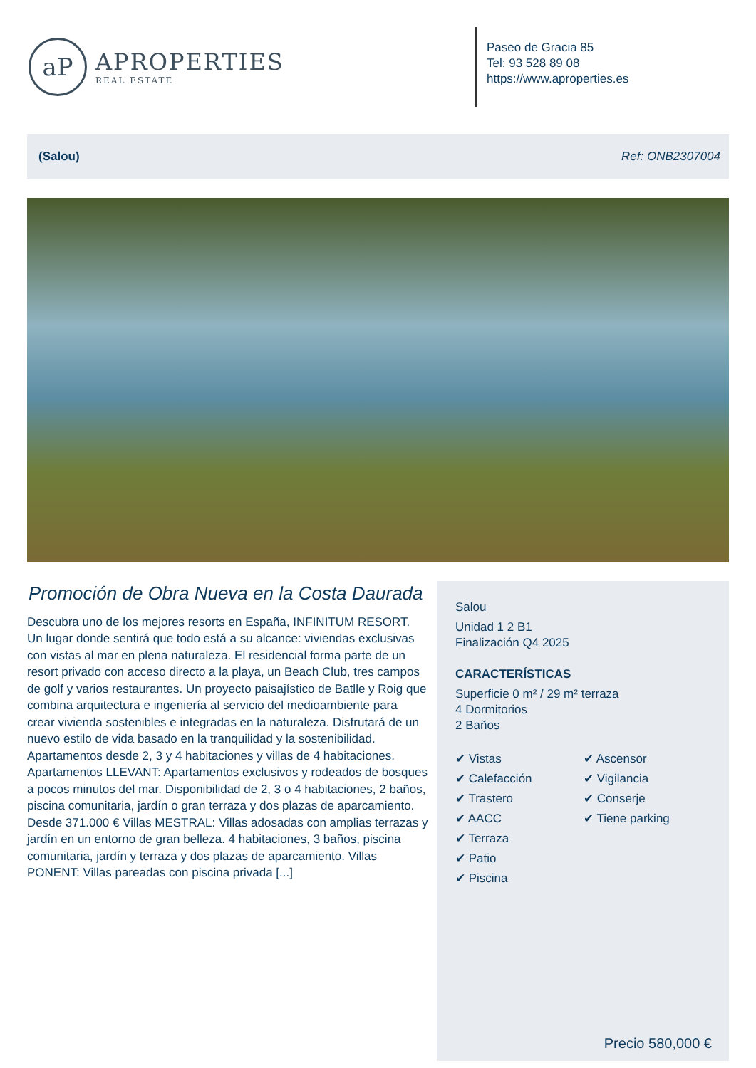aP
APROPERTIES
REAL ESTATE
Paseo de Gracia 85
Tel: 93 528 89 08
https://www.aproperties.es
(Salou) Ref: ONB2307004
Promoción de Obra Nueva en la Costa Daurada
Descubra uno de los mejores resorts en España, INFINITUM RESORT. Un lugar donde sentirá que todo está a su alcance: viviendas exclusivas con vistas al mar en plena naturaleza. El residencial forma parte de un resort privado con acceso directo a la playa, un Beach Club, tres campos de golf y varios restaurantes. Un proyecto paisajístico de Batlle y Roig que combina arquitectura e ingeniería al servicio del medioambiente para crear vivienda sostenibles e integradas en la naturaleza. Disfrutará de un nuevo estilo de vida basado en la tranquilidad y la sostenibilidad. Apartamentos desde 2, 3 y 4 habitaciones y villas de 4 habitaciones. Apartamentos LLEVANT: Apartamentos exclusivos y rodeados de bosques a pocos minutos del mar. Disponibilidad de 2, 3 o 4 habitaciones, 2 baños, piscina comunitaria, jardín o gran terraza y dos plazas de aparcamiento. Desde 371.000 € Villas MESTRAL: Villas adosadas con amplias terrazas y jardín en un entorno de gran belleza. 4 habitaciones, 3 baños, piscina comunitaria, jardín y terraza y dos plazas de aparcamiento. Villas PONENT: Villas pareadas con piscina privada [...]
Salou
Unidad 1 2 B1
Finalización Q4 2025
CARACTERÍSTICAS
Superficie 0 m² / 29 m² terraza
4 Dormitorios
2 Baños
✔ Vistas
✔ Calefacción
✔ Trastero
✔ AACC
✔ Terraza
✔ Patio
✔ Piscina
✔ Ascensor
✔ Vigilancia
✔ Conserje
✔ Tiene parking
Precio 580,000 €